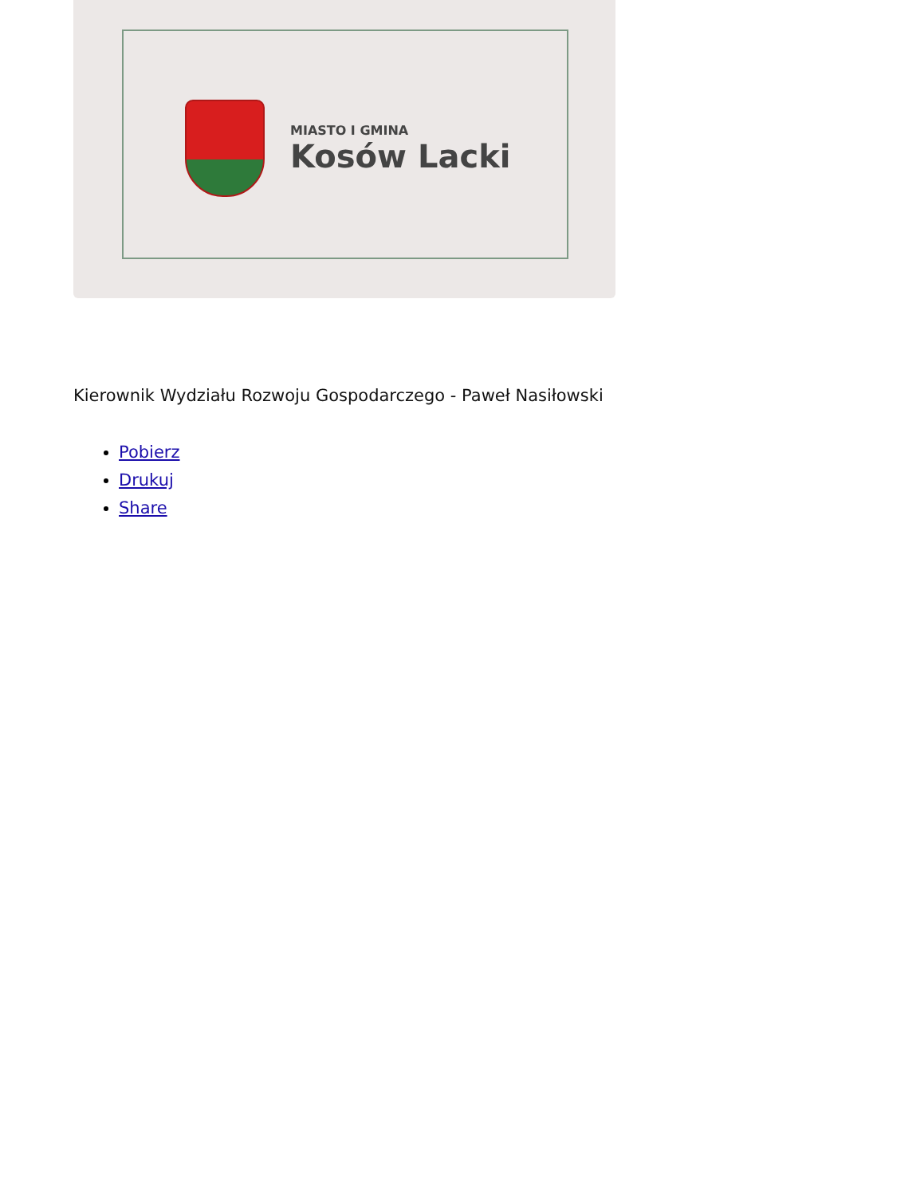MIASTO I GMINA
Kosów Lacki
Kierownik Wydziału Rozwoju Gospodarczego - Paweł Nasiłowski
Pobierz
Drukuj
Share